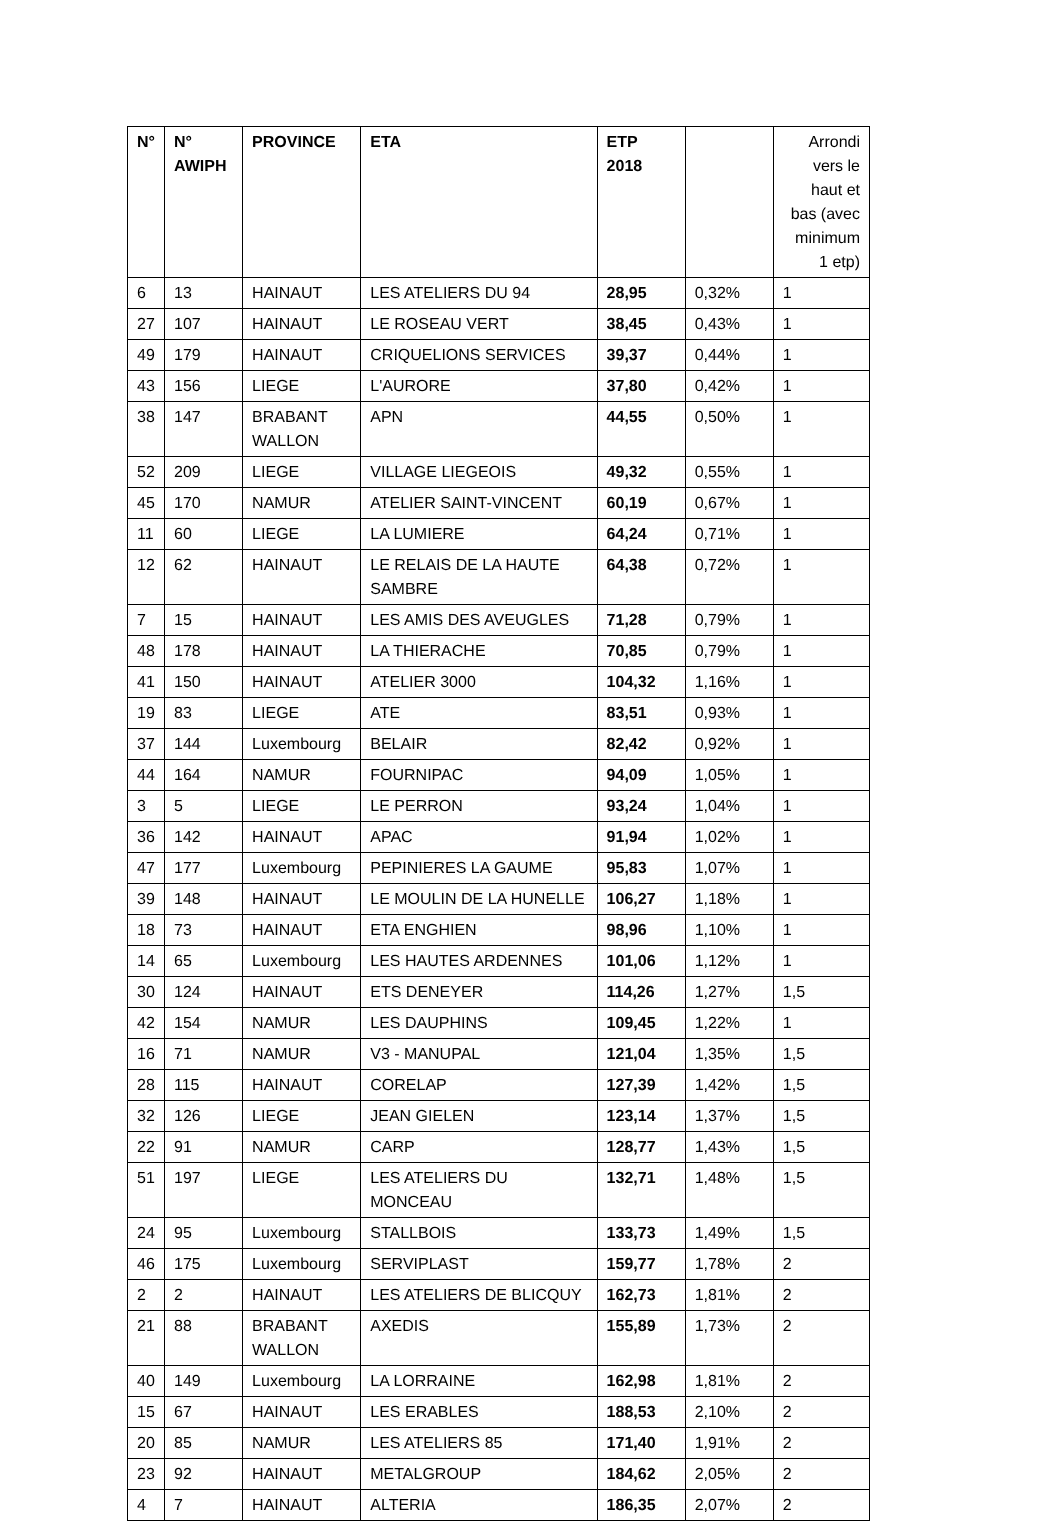| N° | N° AWIPH | PROVINCE | ETA | ETP 2018 | | Arrondi vers le haut et bas (avec minimum 1 etp) |
| --- | --- | --- | --- | --- | --- | --- |
| 6 | 13 | HAINAUT | LES ATELIERS DU 94 | 28,95 | 0,32% | 1 |
| 27 | 107 | HAINAUT | LE ROSEAU VERT | 38,45 | 0,43% | 1 |
| 49 | 179 | HAINAUT | CRIQUELIONS SERVICES | 39,37 | 0,44% | 1 |
| 43 | 156 | LIEGE | L'AURORE | 37,80 | 0,42% | 1 |
| 38 | 147 | BRABANT WALLON | APN | 44,55 | 0,50% | 1 |
| 52 | 209 | LIEGE | VILLAGE LIEGEOIS | 49,32 | 0,55% | 1 |
| 45 | 170 | NAMUR | ATELIER SAINT-VINCENT | 60,19 | 0,67% | 1 |
| 11 | 60 | LIEGE | LA LUMIERE | 64,24 | 0,71% | 1 |
| 12 | 62 | HAINAUT | LE RELAIS DE LA HAUTE SAMBRE | 64,38 | 0,72% | 1 |
| 7 | 15 | HAINAUT | LES AMIS DES AVEUGLES | 71,28 | 0,79% | 1 |
| 48 | 178 | HAINAUT | LA THIERACHE | 70,85 | 0,79% | 1 |
| 41 | 150 | HAINAUT | ATELIER 3000 | 104,32 | 1,16% | 1 |
| 19 | 83 | LIEGE | ATE | 83,51 | 0,93% | 1 |
| 37 | 144 | Luxembourg | BELAIR | 82,42 | 0,92% | 1 |
| 44 | 164 | NAMUR | FOURNIPAC | 94,09 | 1,05% | 1 |
| 3 | 5 | LIEGE | LE PERRON | 93,24 | 1,04% | 1 |
| 36 | 142 | HAINAUT | APAC | 91,94 | 1,02% | 1 |
| 47 | 177 | Luxembourg | PEPINIERES LA GAUME | 95,83 | 1,07% | 1 |
| 39 | 148 | HAINAUT | LE MOULIN DE LA HUNELLE | 106,27 | 1,18% | 1 |
| 18 | 73 | HAINAUT | ETA ENGHIEN | 98,96 | 1,10% | 1 |
| 14 | 65 | Luxembourg | LES HAUTES ARDENNES | 101,06 | 1,12% | 1 |
| 30 | 124 | HAINAUT | ETS DENEYER | 114,26 | 1,27% | 1,5 |
| 42 | 154 | NAMUR | LES DAUPHINS | 109,45 | 1,22% | 1 |
| 16 | 71 | NAMUR | V3 - MANUPAL | 121,04 | 1,35% | 1,5 |
| 28 | 115 | HAINAUT | CORELAP | 127,39 | 1,42% | 1,5 |
| 32 | 126 | LIEGE | JEAN GIELEN | 123,14 | 1,37% | 1,5 |
| 22 | 91 | NAMUR | CARP | 128,77 | 1,43% | 1,5 |
| 51 | 197 | LIEGE | LES ATELIERS DU MONCEAU | 132,71 | 1,48% | 1,5 |
| 24 | 95 | Luxembourg | STALLBOIS | 133,73 | 1,49% | 1,5 |
| 46 | 175 | Luxembourg | SERVIPLAST | 159,77 | 1,78% | 2 |
| 2 | 2 | HAINAUT | LES ATELIERS DE BLICQUY | 162,73 | 1,81% | 2 |
| 21 | 88 | BRABANT WALLON | AXEDIS | 155,89 | 1,73% | 2 |
| 40 | 149 | Luxembourg | LA LORRAINE | 162,98 | 1,81% | 2 |
| 15 | 67 | HAINAUT | LES ERABLES | 188,53 | 2,10% | 2 |
| 20 | 85 | NAMUR | LES ATELIERS 85 | 171,40 | 1,91% | 2 |
| 23 | 92 | HAINAUT | METALGROUP | 184,62 | 2,05% | 2 |
| 4 | 7 | HAINAUT | ALTERIA | 186,35 | 2,07% | 2 |